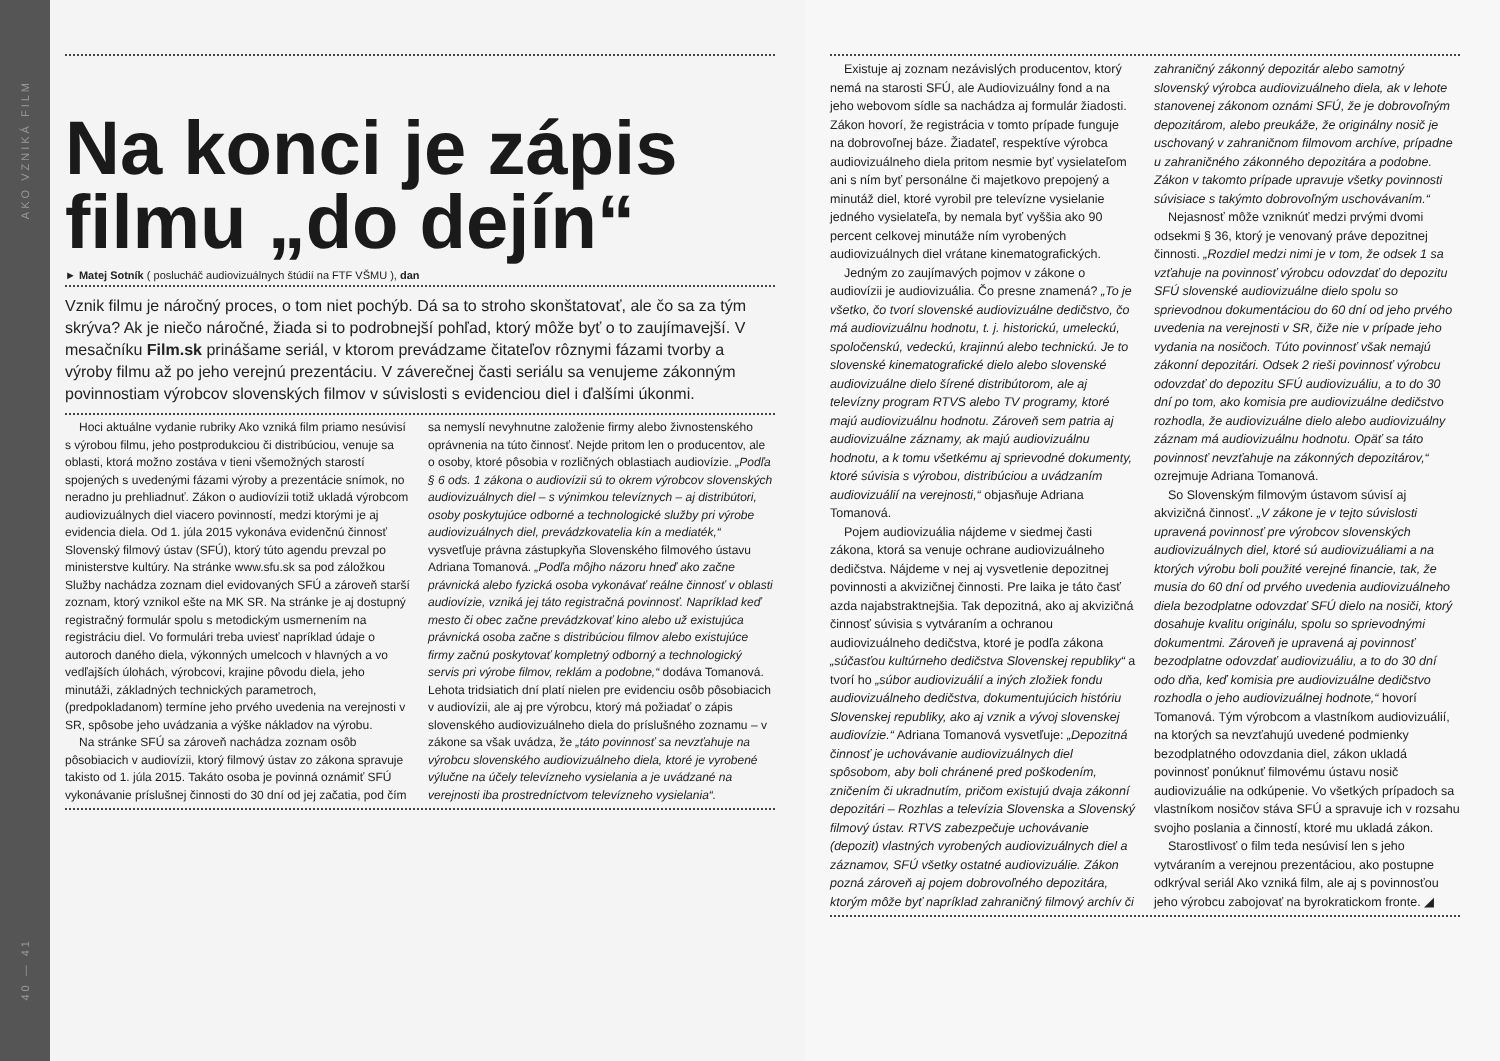AKO VZNIKÁ FILM
40 — 41
Na konci je zápis filmu „do dejín“
► Matej Sotník ( poslucháč audiovizuálnych štúdií na FTF VŠMU ), dan
Vznik filmu je náročný proces, o tom niet pochýb. Dá sa to stroho skonštatovať, ale čo sa za tým skrýva? Ak je niečo náročné, žiada si to podrobnejší pohľad, ktorý môže byť o to zaujímavejší. V mesačníku Film.sk prinášame seriál, v ktorom prevádzame čitateľov rôznymi fázami tvorby a výroby filmu až po jeho verejnú prezentáciu. V záverečnej časti seriálu sa venujeme zákonným povinnostiam výrobcov slovenských filmov v súvislosti s evidenciou diel i ďalšími úkonmi.
Hoci aktuálne vydanie rubriky Ako vzniká film priamo nesúvisí s výrobou filmu, jeho postprodukciou či distribúciou, venuje sa oblasti, ktorá možno zostáva v tieni všemožných starostí spojených s uvedenými fázami výroby a prezentácie snímok, no neradno ju prehliadnuť. Zákon o audiovízii totiž ukladá výrobcom audiovizuálnych diel viacero povinností, medzi ktorými je aj evidencia diela. Od 1. júla 2015 vykonáva evidenčnú činnosť Slovenský filmový ústav (SFÚ), ktorý túto agendu prevzal po ministerstve kultúry. Na stránke www.sfu.sk sa pod záložkou Služby nachádza zoznam diel evidovaných SFÚ a zároveň starší zoznam, ktorý vznikol ešte na MK SR. Na stránke je aj dostupný registračný formulár spolu s metodickým usmernením na registráciu diel. Vo formulári treba uviesť napríklad údaje o autoroch daného diela, výkonných umelcoch v hlavných a vo vedľajších úlohách, výrobcovi, krajine pôvodu diela, jeho minutáži, základných technických parametroch, (predpokladanom) termíne jeho prvého uvedenia na verejnosti v SR, spôsobe jeho uvádzania a výške nákladov na výrobu.
Na stránke SFÚ sa zároveň nachádza zoznam osôb pôsobiacich v audiovízii, ktorý filmový ústav zo zákona spravuje takisto od 1. júla 2015. Takáto osoba je povinná oznámiť SFÚ vykonávanie príslušnej činnosti do 30 dní od jej začatia, pod čím sa nemyslí nevyhnutne založenie firmy alebo živnostenského oprávnenia na túto činnosť. Nejde pritom len o producentov, ale o osoby, ktoré pôsobia v rozličných oblastiach audiovízie. „Podľa § 6 ods. 1 zákona o audiovízii sú to okrem výrobcov slovenských audiovizuálnych diel – s výnimkou televíznych – aj distribútori, osoby poskytujúce odborné a technologické služby pri výrobe audiovizuálnych diel, prevádzkovatelia kín a mediaték,“ vysvetľuje právna zástupkyňa Slovenského filmového ústavu Adriana Tomanová. „Podľa môjho názoru hneď ako začne právnická alebo fyzická osoba vykonávať reálne činnosť v oblasti audiovízie, vzniká jej táto registračná povinnosť. Napríklad keď mesto či obec začne prevádzkovať kino alebo už existujúca právnická osoba začne s distribúciou filmov alebo existujúce firmy začnú poskytovať kompletný odborný a technologický servis pri výrobe filmov, reklám a podobne,“ dodáva Tomanová. Lehota tridsiatich dní platí nielen pre evidenciu osôb pôsobiacich v audiovízii, ale aj pre výrobcu, ktorý má požiadať o zápis slovenského audiovizuálneho diela do príslušného zoznamu – v zákone sa však uvádza, že „táto povinnosť sa nevzťahuje na výrobcu slovenského audiovizuálneho diela, ktoré je vyrobené výlučne na účely televízneho vysielania a je uvádzané na verejnosti iba prostredníctvom televízneho vysielania“.
Existuje aj zoznam nezávislých producentov, ktorý nemá na starosti SFÚ, ale Audiovizuálny fond a na jeho webovom sídle sa nachádza aj formulár žiadosti. Zákon hovorí, že registrácia v tomto prípade funguje na dobrovoľnej báze. Žiadateľ, respektíve výrobca audiovizuálneho diela pritom nesmie byť vysielateľom ani s ním byť personálne či majetkovo prepojený a minutáž diel, ktoré vyrobil pre televízne vysielanie jedného vysielateľa, by nemala byť vyššia ako 90 percent celkovej minutáže ním vyrobených audiovizuálnych diel vrátane kinematografických.
Jedným zo zaujímavých pojmov v zákone o audiovízii je audiovizuália. Čo presne znamená? „To je všetko, čo tvorí slovenské audiovizuálne dedičstvo, čo má audiovizuálnu hodnotu, t. j. historickú, umeleckú, spoločenskú, vedeckú, krajinnú alebo technickú. Je to slovenské kinematografické dielo alebo slovenské audiovizuálne dielo šírené distribútorom, ale aj televízny program RTVS alebo TV programy, ktoré majú audiovizuálnu hodnotu. Zároveň sem patria aj audiovizuálne záznamy, ak majú audiovizuálnu hodnotu, a k tomu všetkému aj sprievodné dokumenty, ktoré súvisia s výrobou, distribúciou a uvádzaním audiovizuálií na verejnosti,“ objasňuje Adriana Tomanová.
Pojem audiovizuália nájdeme v siedmej časti zákona, ktorá sa venuje ochrane audiovizuálneho dedičstva. Nájdeme v nej aj vysvetlenie depozitnej povinnosti a akvizičnej činnosti. Pre laika je táto časť azda najabstraktnejšia. Tak depozitná, ako aj akvizičná činnosť súvisia s vytváraním a ochranou audiovizuálneho dedičstva, ktoré je podľa zákona „súčasťou kultúrneho dedičstva Slovenskej republiky“ a tvorí ho „súbor audiovizuálií a iných zložiek fondu audiovizuálneho dedičstva, dokumentujúcich históriu Slovenskej republiky, ako aj vznik a vývoj slovenskej audiovízie.“ Adriana Tomanová vysvetľuje: „Depozitná činnosť je uchovávanie audiovizuálnych diel spôsobom, aby boli chránené pred poškodením, zničením či ukradnutím, pričom existujú dvaja zákonní depozitári – Rozhlas a televízia Slovenska a Slovenský filmový ústav. RTVS zabezpečuje uchovávanie (depozit) vlastných vyrobených audiovizuálnych diel a záznamov, SFÚ všetky ostatné audiovizuálie. Zákon pozná zároveň aj pojem dobrovoľného depozitára, ktorým môže byť napríklad zahraničný filmový archív či zahraničný zákonný depozitár alebo samotný slovenský výrobca audiovizuálneho diela, ak v lehote stanovenej zákonom oznámi SFÚ, že je dobrovoľným depozitárom, alebo preukáže, že originálny nosič je uschovaný v zahraničnom filmovom archíve, prípadne u zahraničného zákonného depozitára a podobne. Zákon v takomto prípade upravuje všetky povinnosti súvisiace s takýmto dobrovoľným uschovávaním.“
Nejasnosť môže vzniknúť medzi prvými dvomi odsekmi § 36, ktorý je venovaný práve depozitnej činnosti. „Rozdiel medzi nimi je v tom, že odsek 1 sa vzťahuje na povinnosť výrobcu odovzdať do depozitu SFÚ slovenské audiovizuálne dielo spolu so sprievodnou dokumentáciou do 60 dní od jeho prvého uvedenia na verejnosti v SR, čiže nie v prípade jeho vydania na nosičoch. Túto povinnosť však nemajú zákonní depozitári. Odsek 2 rieši povinnosť výrobcu odovzdať do depozitu SFÚ audiovizuáliu, a to do 30 dní po tom, ako komisia pre audiovizuálne dedičstvo rozhodla, že audiovizuálne dielo alebo audiovizuálny záznam má audiovizuálnu hodnotu. Opäť sa táto povinnosť nevzťahuje na zákonných depozitárov,“ ozrejmuje Adriana Tomanová.
So Slovenským filmovým ústavom súvisí aj akvizičná činnosť. „V zákone je v tejto súvislosti upravená povinnosť pre výrobcov slovenských audiovizuálnych diel, ktoré sú audiovizuáliami a na ktorých výrobu boli použité verejné financie, tak, že musia do 60 dní od prvého uvedenia audiovizuálneho diela bezodplatne odovzdať SFÚ dielo na nosiči, ktorý dosahuje kvalitu originálu, spolu so sprievodnými dokumentmi. Zároveň je upravená aj povinnosť bezodplatne odovzdať audiovizuáliu, a to do 30 dní odo dňa, keď komisia pre audiovizuálne dedičstvo rozhodla o jeho audiovizuálnej hodnote,“ hovorí Tomanová. Tým výrobcom a vlastníkom audiovizuálií, na ktorých sa nevzťahujú uvedené podmienky bezodplatného odovzdania diel, zákon ukladá povinnosť ponúknuť filmovému ústavu nosič audiovizuálie na odkúpenie. Vo všetkých prípadoch sa vlastníkom nosičov stáva SFÚ a spravuje ich v rozsahu svojho poslania a činností, ktoré mu ukladá zákon.
Starostlivosť o film teda nesúvisí len s jeho vytváraním a verejnou prezentáciou, ako postupne odkrýval seriál Ako vzniká film, ale aj s povinnosťou jeho výrobcu zabojovať na byrokratickom fronte. ◢